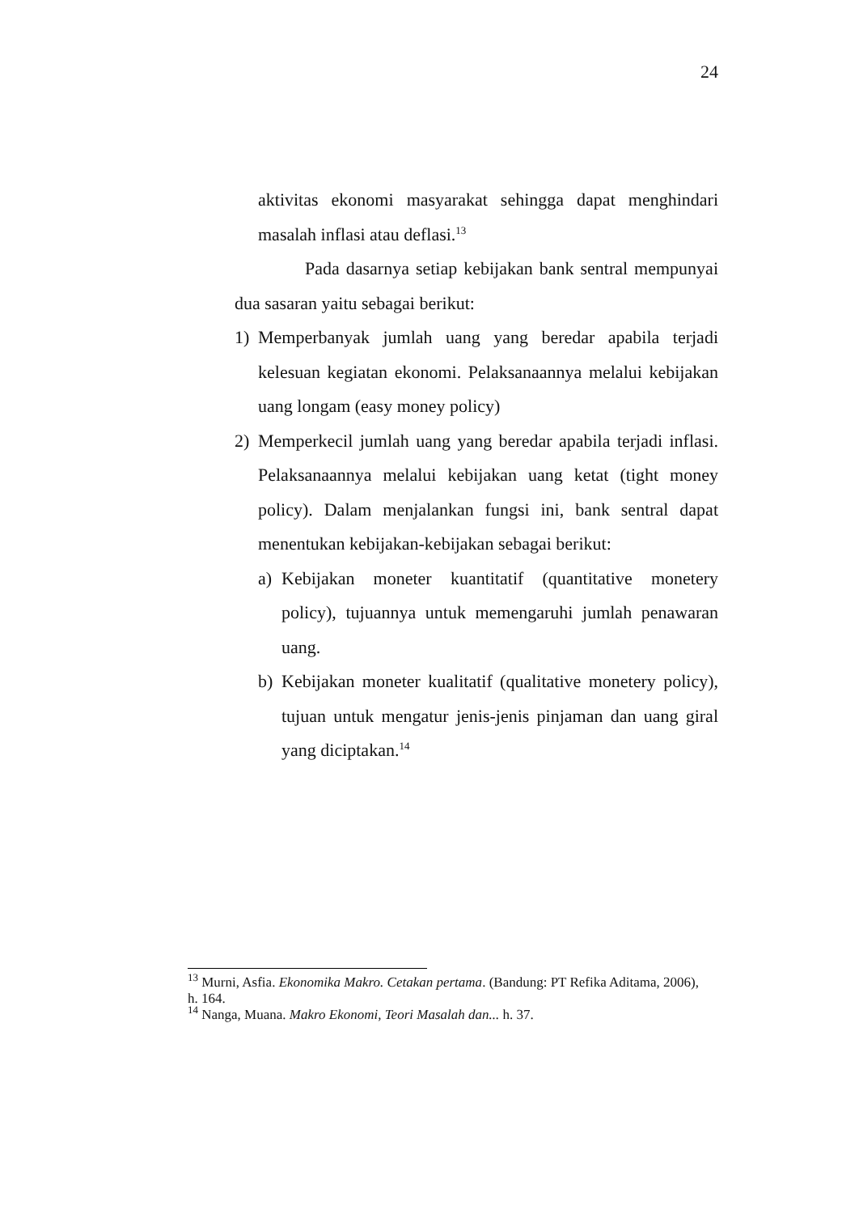24
aktivitas ekonomi masyarakat sehingga dapat menghindari masalah inflasi atau deflasi.<sup>13</sup>
Pada dasarnya setiap kebijakan bank sentral mempunyai dua sasaran yaitu sebagai berikut:
1) Memperbanyak jumlah uang yang beredar apabila terjadi kelesuan kegiatan ekonomi. Pelaksanaannya melalui kebijakan uang longam (easy money policy)
2) Memperkecil jumlah uang yang beredar apabila terjadi inflasi. Pelaksanaannya melalui kebijakan uang ketat (tight money policy). Dalam menjalankan fungsi ini, bank sentral dapat menentukan kebijakan-kebijakan sebagai berikut:
a) Kebijakan moneter kuantitatif (quantitative monetery policy), tujuannya untuk memengaruhi jumlah penawaran uang.
b) Kebijakan moneter kualitatif (qualitative monetery policy), tujuan untuk mengatur jenis-jenis pinjaman dan uang giral yang diciptakan.<sup>14</sup>
<sup>13</sup> Murni, Asfia. Ekonomika Makro. Cetakan pertama. (Bandung: PT Refika Aditama, 2006), h. 164.
<sup>14</sup> Nanga, Muana. Makro Ekonomi, Teori Masalah dan... h. 37.